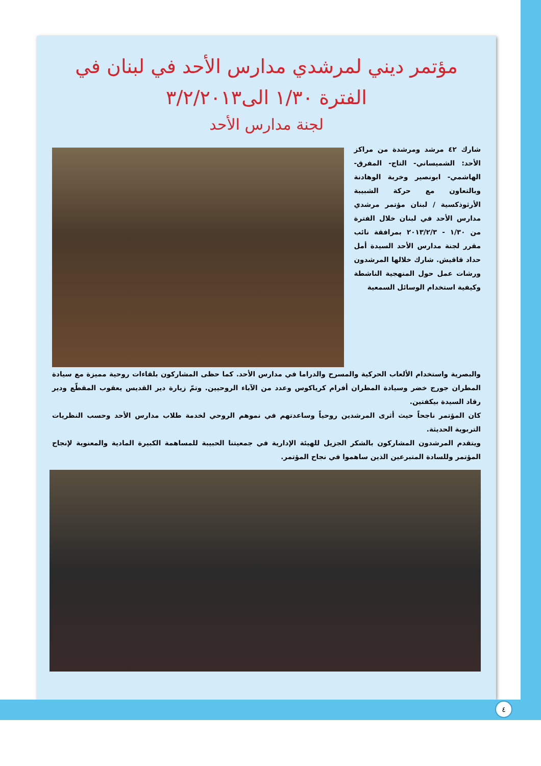مؤتمر ديني لمرشدي مدارس الأحد في لبنان في
الفترة ١/٣٠ الى٣/٢/٢٠١٣
لجنة مدارس الأحد
شارك ٤٢ مرشد ومرشدة من مراكز الأحد: الشميساني- التاج- المفرق- الهاشمي- ابونصير وخربة الوهادنة وبالتعاون مع حركة الشبيبة الأرثوذكسية / لبنان مؤتمر مرشدي مدارس الأحد في لبنان خلال الفترة من ١/٣٠ - ٢٠١٣/٢/٣ بمرافقة نائب مقرر لجنة مدارس الأحد السيدة أمل حداد قاقيش. شارك خلالها المرشدون ورشات عمل حول المنهجية الناشطة وكيفية استخدام الوسائل السمعية
والبصرية واستخدام الألعاب الحركية والمسرح والدراما في مدارس الأحد. كما حظى المشاركون بلقاءات روحية مميزة مع سيادة المطران جورج خضر وسيادة المطران أفرام كرياكوس وعدد من الآباء الروحيين. وتمّ زيارة دير القديس يعقوب المقطّع ودير رقاد السيدة بيكفتين.
كان المؤتمر ناجحاً حيث أثرى المرشدين روحياً وساعدتهم في نموهم الروحي لخدمة طلاب مدارس الأحد وحسب النظريات التربوية الحديثة.
ويتقدم المرشدون المشاركون بالشكر الجزيل للهيئة الإدارية في جمعيتنا الحبيبة للمساهمة الكبيرة المادية والمعنوية لإنجاح المؤتمر وللسادة المتبرعين الذين ساهموا في نجاح المؤتمر.
٤